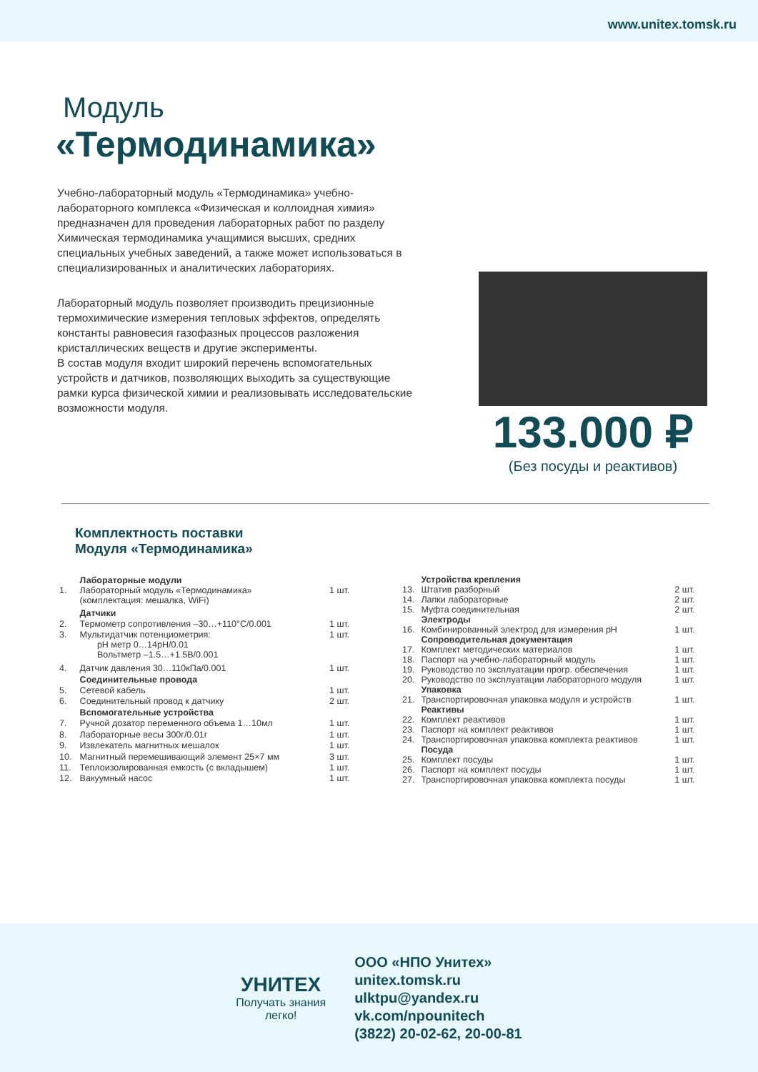www.unitex.tomsk.ru
Модуль
«Термодинамика»
Учебно-лабораторный модуль «Термодинамика» учебно-лабораторного комплекса «Физическая и коллоидная химия» предназначен для проведения лабораторных работ по разделу Химическая термодинамика учащимися высших, средних специальных учебных заведений, а также может использоваться в специализированных и аналитических лабораториях.
Лабораторный модуль позволяет производить прецизионные термохимические измерения тепловых эффектов, определять константы равновесия газофазных процессов разложения кристаллических веществ и другие эксперименты.
В состав модуля входит широкий перечень вспомогательных устройств и датчиков, позволяющих выходить за существующие рамки курса физической химии и реализовывать исследовательские возможности модуля.
133.000 ₽
(Без посуды и реактивов)
Комплектность поставки
Модуля «Термодинамика»
| | Лабораторные модули | |
| 1. | Лабораторный модуль «Термодинамика» (комплектация: мешалка, WiFi) | 1 шт. |
| | Датчики | |
| 2. | Термометр сопротивления –30…+110°C/0.001 | 1 шт. |
| 3. | Мультидатчик потенциометрия: pH метр 0…14pH/0.01 Вольтметр –1.5…+1.5В/0.001 | 1 шт. |
| 4. | Датчик давления 30…110кПа/0.001 | 1 шт. |
| | Соединительные провода | |
| 5. | Сетевой кабель | 1 шт. |
| 6. | Соединительный провод к датчику | 2 шт. |
| | Вспомогательные устройства | |
| 7. | Ручной дозатор переменного объема 1…10мл | 1 шт. |
| 8. | Лабораторные весы 300г/0.01г | 1 шт. |
| 9. | Извлекатель магнитных мешалок | 1 шт. |
| 10. | Магнитный перемешивающий элемент 25×7 мм | 3 шт. |
| 11. | Теплоизолированная емкость (с вкладышем) | 1 шт. |
| 12. | Вакуумный насос | 1 шт. |
| | Устройства крепления | |
| 13. | Штатив разборный | 2 шт. |
| 14. | Лапки лабораторные | 2 шт. |
| 15. | Муфта соединительная | 2 шт. |
| | Электроды | |
| 16. | Комбинированный электрод для измерения pH | 1 шт. |
| | Сопроводительная документация | |
| 17. | Комплект методических материалов | 1 шт. |
| 18. | Паспорт на учебно-лабораторный модуль | 1 шт. |
| 19. | Руководство по эксплуатации прогр. обеспечения | 1 шт. |
| 20. | Руководство по эксплуатации лабораторного модуля | 1 шт. |
| | Упаковка | |
| 21. | Транспортировочная упаковка модуля и устройств | 1 шт. |
| | Реактивы | |
| 22. | Комплект реактивов | 1 шт. |
| 23. | Паспорт на комплект реактивов | 1 шт. |
| 24. | Транспортировочная упаковка комплекта реактивов | 1 шт. |
| | Посуда | |
| 25. | Комплект посуды | 1 шт. |
| 26. | Паспорт на комплект посуды | 1 шт. |
| 27. | Транспортировочная упаковка комплекта посуды | 1 шт. |
УНИТЕХ
Получать знания
легко!
ООО «НПО Унитех»
unitex.tomsk.ru
ulktpu@yandex.ru
vk.com/npounitech
(3822) 20-02-62, 20-00-81